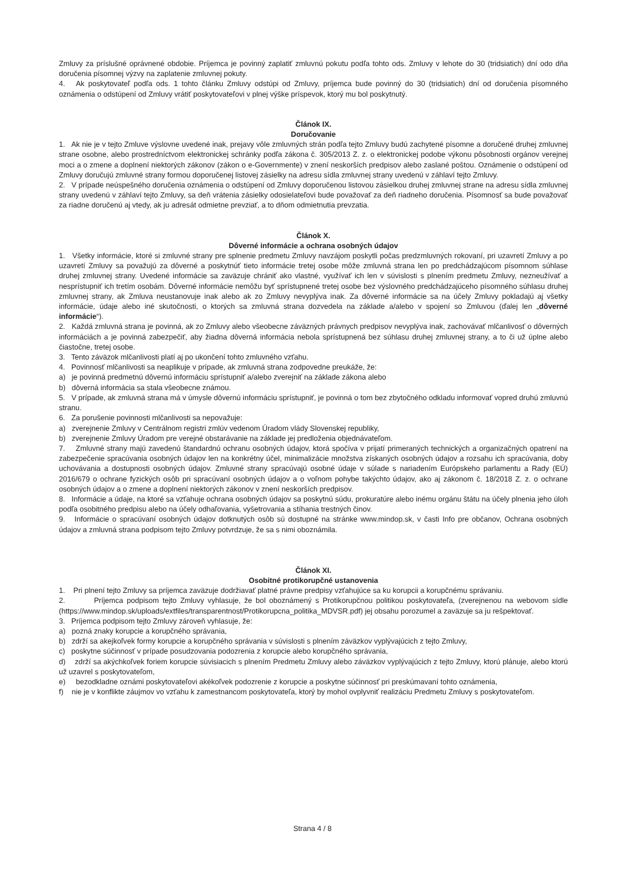Zmluvy za príslušné oprávnené obdobie. Príjemca je povinný zaplatiť zmluvnú pokutu podľa tohto ods. Zmluvy v lehote do 30 (tridsiatich) dní odo dňa doručenia písomnej výzvy na zaplatenie zmluvnej pokuty.
4. Ak poskytovateľ podľa ods. 1 tohto článku Zmluvy odstúpi od Zmluvy, príjemca bude povinný do 30 (tridsiatich) dní od doručenia písomného oznámenia o odstúpení od Zmluvy vrátiť poskytovateľovi v plnej výške príspevok, ktorý mu bol poskytnutý.
Článok IX.
Doručovanie
1. Ak nie je v tejto Zmluve výslovne uvedené inak, prejavy vôle zmluvných strán podľa tejto Zmluvy budú zachytené písomne a doručené druhej zmluvnej strane osobne, alebo prostredníctvom elektronickej schránky podľa zákona č. 305/2013 Z. z. o elektronickej podobe výkonu pôsobnosti orgánov verejnej moci a o zmene a doplnení niektorých zákonov (zákon o e-Governmente) v znení neskorších predpisov alebo zaslané poštou. Oznámenie o odstúpení od Zmluvy doručujú zmluvné strany formou doporučenej listovej zásielky na adresu sídla zmluvnej strany uvedenú v záhlaví tejto Zmluvy.
2. V prípade neúspešného doručenia oznámenia o odstúpení od Zmluvy doporučenou listovou zásielkou druhej zmluvnej strane na adresu sídla zmluvnej strany uvedenú v záhlaví tejto Zmluvy, sa deň vrátenia zásielky odosielateľovi bude považovať za deň riadneho doručenia. Písomnosť sa bude považovať za riadne doručenú aj vtedy, ak ju adresát odmietne prevziať, a to dňom odmietnutia prevzatia.
Článok X.
Dôverné informácie a ochrana osobných údajov
1. Všetky informácie, ktoré si zmluvné strany pre splnenie predmetu Zmluvy navzájom poskytli počas predzmluvných rokovaní, pri uzavretí Zmluvy a po uzavretí Zmluvy sa považujú za dôverné a poskytnúť tieto informácie tretej osobe môže zmluvná strana len po predchádzajúcom písomnom súhlase druhej zmluvnej strany. Uvedené informácie sa zaväzuje chrániť ako vlastné, využívať ich len v súvislosti s plnením predmetu Zmluvy, nezneužívať a nesprístupniť ich tretím osobám. Dôverné informácie nemôžu byť sprístupnené tretej osobe bez výslovného predchádzajúceho písomného súhlasu druhej zmluvnej strany, ak Zmluva neustanovuje inak alebo ak zo Zmluvy nevyplýva inak. Za dôverné informácie sa na účely Zmluvy pokladajú aj všetky informácie, údaje alebo iné skutočnosti, o ktorých sa zmluvná strana dozvedela na základe a/alebo v spojení so Zmluvou (ďalej len „dôverné informácie“).
2. Každá zmluvná strana je povinná, ak zo Zmluvy alebo všeobecne záväzných právnych predpisov nevyplýva inak, zachovávať mlčanlivosť o dôverných informáciách a je povinná zabezpečiť, aby žiadna dôverná informácia nebola sprístupnená bez súhlasu druhej zmluvnej strany, a to či už úplne alebo čiastočne, tretej osobe.
3. Tento záväzok mlčanlivosti platí aj po ukončení tohto zmluvného vzťahu.
4. Povinnosť mlčanlivosti sa neaplikuje v prípade, ak zmluvná strana zodpovedne preukáže, že:
a) je povinná predmetnú dôvernú informáciu sprístupniť a/alebo zverejniť na základe zákona alebo
b) dôverná informácia sa stala všeobecne známou.
5. V prípade, ak zmluvná strana má v úmysle dôvernú informáciu sprístupniť, je povinná o tom bez zbytočného odkladu informovať vopred druhú zmluvnú stranu.
6. Za porušenie povinnosti mlčanlivosti sa nepovažuje:
a) zverejnenie Zmluvy v Centrálnom registri zmlúv vedenom Úradom vlády Slovenskej republiky,
b) zverejnenie Zmluvy Úradom pre verejné obstarávanie na základe jej predloženia objednávateľom.
7. Zmluvné strany majú zavedenú štandardnú ochranu osobných údajov, ktorá spočíva v prijatí primeraných technických a organizačných opatrení na zabezpečenie spracúvania osobných údajov len na konkrétny účel, minimalizácie množstva získaných osobných údajov a rozsahu ich spracúvania, doby uchovávania a dostupnosti osobných údajov. Zmluvné strany spracúvajú osobné údaje v súlade s nariadením Európskeho parlamentu a Rady (EÚ) 2016/679 o ochrane fyzických osôb pri spracúvaní osobných údajov a o voľnom pohybe takýchto údajov, ako aj zákonom č. 18/2018 Z. z. o ochrane osobných údajov a o zmene a doplnení niektorých zákonov v znení neskorších predpisov.
8. Informácie a údaje, na ktoré sa vzťahuje ochrana osobných údajov sa poskytnú súdu, prokuratúre alebo inému orgánu štátu na účely plnenia jeho úloh podľa osobitného predpisu alebo na účely odhaľovania, vyšetrovania a stíhania trestných činov.
9. Informácie o spracúvaní osobných údajov dotknutých osôb sú dostupné na stránke www.mindop.sk, v časti Info pre občanov, Ochrana osobných údajov a zmluvná strana podpisom tejto Zmluvy potvrdzuje, že sa s nimi oboznámila.
Článok XI.
Osobitné protikorupčné ustanovenia
1. Pri plnení tejto Zmluvy sa príjemca zaväzuje dodržiavať platné právne predpisy vzťahujúce sa ku korupcii a korupčnému správaniu.
2. Príjemca podpisom tejto Zmluvy vyhlasuje, že bol oboznámený s Protikorupčnou politikou poskytovateľa, (zverejnenou na webovom sídle (https://www.mindop.sk/uploads/extfiles/transparentnost/Protikorupcna_politika_MDVSR.pdf) jej obsahu porozumel a zaväzuje sa ju rešpektovať.
3. Príjemca podpisom tejto Zmluvy zároveň vyhlasuje, že:
a) pozná znaky korupcie a korupčného správania,
b) zdrží sa akejkoľvek formy korupcie a korupčného správania v súvislosti s plnením záväzkov vyplývajúcich z tejto Zmluvy,
c) poskytne súčinnosť v prípade posudzovania podozrenia z korupcie alebo korupčného správania,
d) zdrží sa akýchkoľvek foriem korupcie súvisiacich s plnením Predmetu Zmluvy alebo záväzkov vyplývajúcich z tejto Zmluvy, ktorú plánuje, alebo ktorú už uzavrel s poskytovateľom,
e) bezodkladne oznámi poskytovateľovi akékoľvek podozrenie z korupcie a poskytne súčinnosť pri preskúmavaní tohto oznámenia,
f) nie je v konflikte záujmov vo vzťahu k zamestnancom poskytovateľa, ktorý by mohol ovplyvniť realizáciu Predmetu Zmluvy s poskytovateľom.
Strana 4 / 8